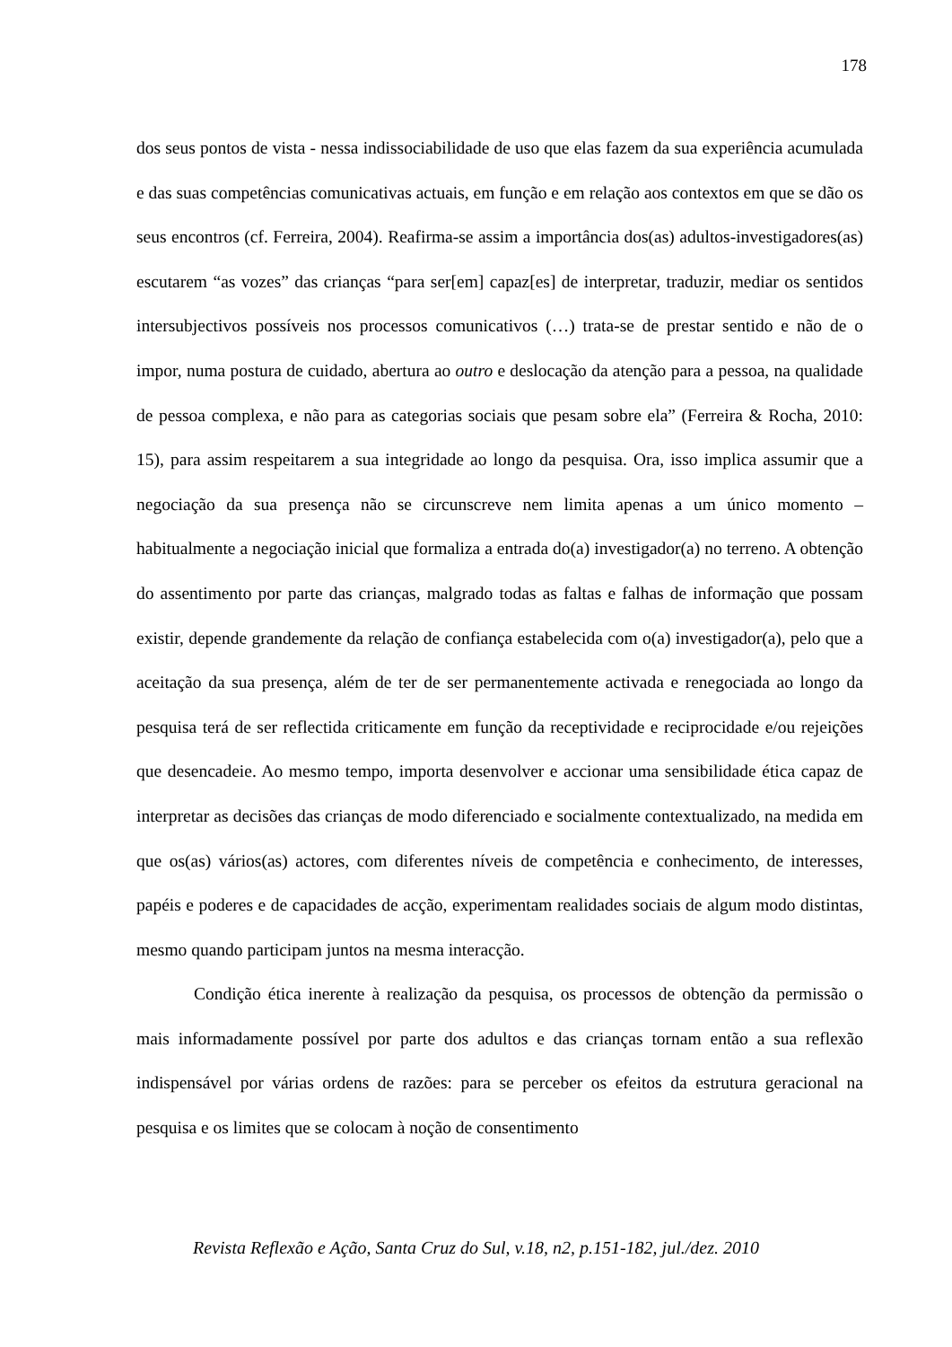178
dos seus pontos de vista - nessa indissociabilidade de uso que elas fazem da sua experiência acumulada e das suas competências comunicativas actuais, em função e em relação aos contextos em que se dão os seus encontros (cf. Ferreira, 2004). Reafirma-se assim a importância dos(as) adultos-investigadores(as) escutarem “as vozes” das crianças “para ser[em] capaz[es] de interpretar, traduzir, mediar os sentidos intersubjectivos possíveis nos processos comunicativos (…) trata-se de prestar sentido e não de o impor, numa postura de cuidado, abertura ao outro e deslocação da atenção para a pessoa, na qualidade de pessoa complexa, e não para as categorias sociais que pesam sobre ela” (Ferreira & Rocha, 2010: 15), para assim respeitarem a sua integridade ao longo da pesquisa. Ora, isso implica assumir que a negociação da sua presença não se circunscreve nem limita apenas a um único momento – habitualmente a negociação inicial que formaliza a entrada do(a) investigador(a) no terreno. A obtenção do assentimento por parte das crianças, malgrado todas as faltas e falhas de informação que possam existir, depende grandemente da relação de confiança estabelecida com o(a) investigador(a), pelo que a aceitação da sua presença, além de ter de ser permanentemente activada e renegociada ao longo da pesquisa terá de ser reflectida criticamente em função da receptividade e reciprocidade e/ou rejeições que desencadeie. Ao mesmo tempo, importa desenvolver e accionar uma sensibilidade ética capaz de interpretar as decisões das crianças de modo diferenciado e socialmente contextualizado, na medida em que os(as) vários(as) actores, com diferentes níveis de competência e conhecimento, de interesses, papéis e poderes e de capacidades de acção, experimentam realidades sociais de algum modo distintas, mesmo quando participam juntos na mesma interacção.
Condição ética inerente à realização da pesquisa, os processos de obtenção da permissão o mais informadamente possível por parte dos adultos e das crianças tornam então a sua reflexão indispensável por várias ordens de razões: para se perceber os efeitos da estrutura geracional na pesquisa e os limites que se colocam à noção de consentimento
Revista Reflexão e Ação, Santa Cruz do Sul, v.18, n2, p.151-182, jul./dez. 2010